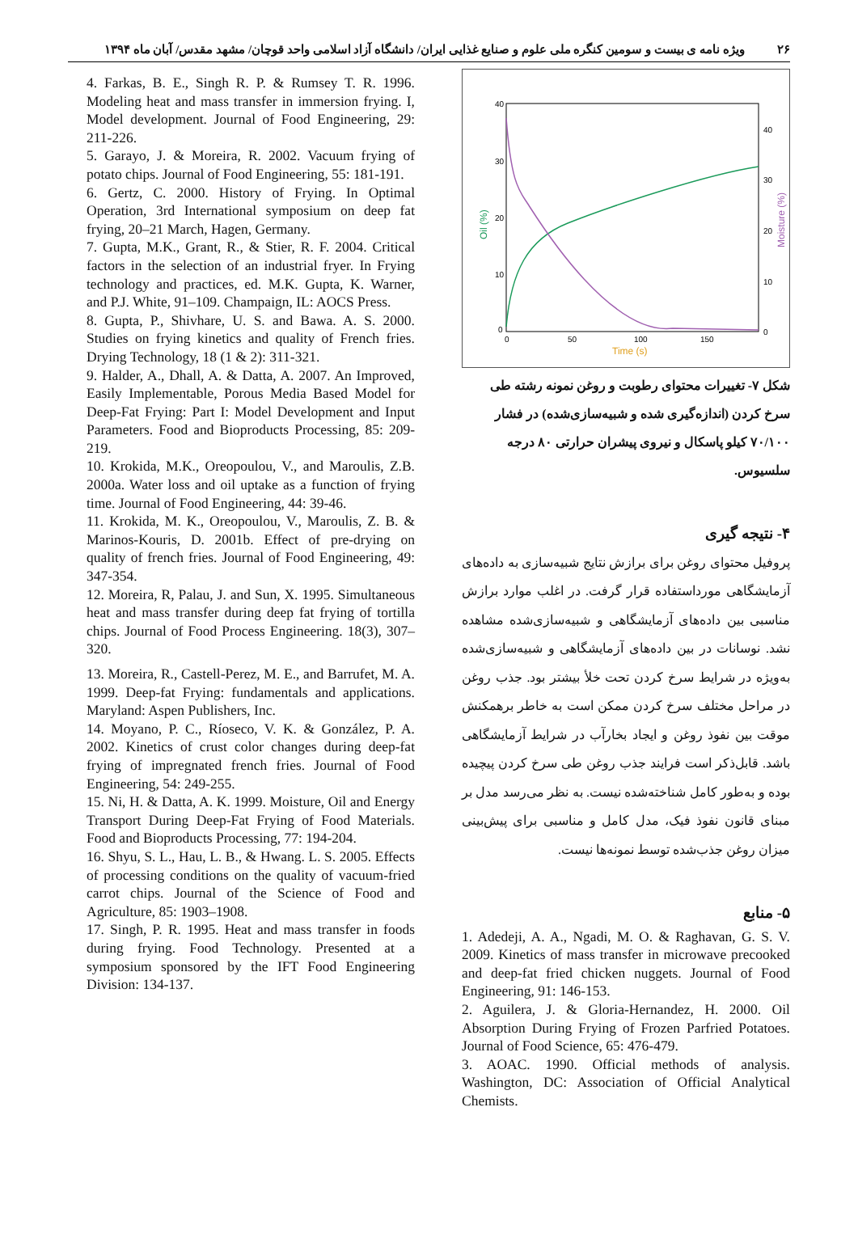۲۶ ویژه نامه ی بیست و سومین کنگره ملی علوم و صنایع غذایی ایران/ دانشگاه آزاد اسلامی واحد قوچان/ مشهد مقدس/ آبان ماه ۱۳۹۴
40
30
20
10
0
40
30
20
10
0
0
50
100
150
Time (s)
Oil (%)
Moisture (%)
شکل ۷- تغییرات محتوای رطوبت و روغن نمونه رشته طی سرخ کردن (اندازه‌گیری شده و شبیه‌سازی‌شده) در فشار ۷۰/۱۰۰ کیلو پاسکال و نیروی پیشران حرارتی ۸۰ درجه سلسیوس.
۴- نتیجه گیری
پروفیل محتوای روغن برای برازش نتایج شبیه‌سازی به داده‌های آزمایشگاهی مورداستفاده قرار گرفت. در اغلب موارد برازش مناسبی بین داده‌های آزمایشگاهی و شبیه‌سازی‌شده مشاهده نشد. نوسانات در بین داده‌های آزمایشگاهی و شبیه‌سازی‌شده به‌ویژه در شرایط سرخ کردن تحت خلأ بیشتر بود. جذب روغن در مراحل مختلف سرخ کردن ممکن است به خاطر برهمکنش موقت بین نفوذ روغن و ایجاد بخارآب در شرایط آزمایشگاهی باشد. قابل‌ذکر است فرایند جذب روغن طی سرخ کردن پیچیده بوده و به‌طور کامل شناخته‌شده نیست. به نظر می‌رسد مدل بر مبنای قانون نفوذ فیک، مدل کامل و مناسبی برای پیش‌بینی میزان روغن جذب‌شده توسط نمونه‌ها نیست.
۵- منابع
1. Adedeji, A. A., Ngadi, M. O. & Raghavan, G. S. V. 2009. Kinetics of mass transfer in microwave precooked and deep-fat fried chicken nuggets. Journal of Food Engineering, 91: 146-153.
2. Aguilera, J. & Gloria-Hernandez, H. 2000. Oil Absorption During Frying of Frozen Parfried Potatoes. Journal of Food Science, 65: 476-479.
3. AOAC. 1990. Official methods of analysis. Washington, DC: Association of Official Analytical Chemists.
4. Farkas, B. E., Singh R. P. & Rumsey T. R. 1996. Modeling heat and mass transfer in immersion frying. I, Model development. Journal of Food Engineering, 29: 211-226.
5. Garayo, J. & Moreira, R. 2002. Vacuum frying of potato chips. Journal of Food Engineering, 55: 181-191.
6. Gertz, C. 2000. History of Frying. In Optimal Operation, 3rd International symposium on deep fat frying, 20–21 March, Hagen, Germany.
7. Gupta, M.K., Grant, R., & Stier, R. F. 2004. Critical factors in the selection of an industrial fryer. In Frying technology and practices, ed. M.K. Gupta, K. Warner, and P.J. White, 91–109. Champaign, IL: AOCS Press.
8. Gupta, P., Shivhare, U. S. and Bawa. A. S. 2000. Studies on frying kinetics and quality of French fries. Drying Technology, 18 (1 & 2): 311-321.
9. Halder, A., Dhall, A. & Datta, A. 2007. An Improved, Easily Implementable, Porous Media Based Model for Deep-Fat Frying: Part I: Model Development and Input Parameters. Food and Bioproducts Processing, 85: 209-219.
10. Krokida, M.K., Oreopoulou, V., and Maroulis, Z.B. 2000a. Water loss and oil uptake as a function of frying time. Journal of Food Engineering, 44: 39-46.
11. Krokida, M. K., Oreopoulou, V., Maroulis, Z. B. & Marinos-Kouris, D. 2001b. Effect of pre-drying on quality of french fries. Journal of Food Engineering, 49: 347-354.
12. Moreira, R, Palau, J. and Sun, X. 1995. Simultaneous heat and mass transfer during deep fat frying of tortilla chips. Journal of Food Process Engineering. 18(3), 307–320.
13. Moreira, R., Castell-Perez, M. E., and Barrufet, M. A. 1999. Deep-fat Frying: fundamentals and applications. Maryland: Aspen Publishers, Inc.
14. Moyano, P. C., Ríoseco, V. K. & González, P. A. 2002. Kinetics of crust color changes during deep-fat frying of impregnated french fries. Journal of Food Engineering, 54: 249-255.
15. Ni, H. & Datta, A. K. 1999. Moisture, Oil and Energy Transport During Deep-Fat Frying of Food Materials. Food and Bioproducts Processing, 77: 194-204.
16. Shyu, S. L., Hau, L. B., & Hwang. L. S. 2005. Effects of processing conditions on the quality of vacuum-fried carrot chips. Journal of the Science of Food and Agriculture, 85: 1903–1908.
17. Singh, P. R. 1995. Heat and mass transfer in foods during frying. Food Technology. Presented at a symposium sponsored by the IFT Food Engineering Division: 134-137.